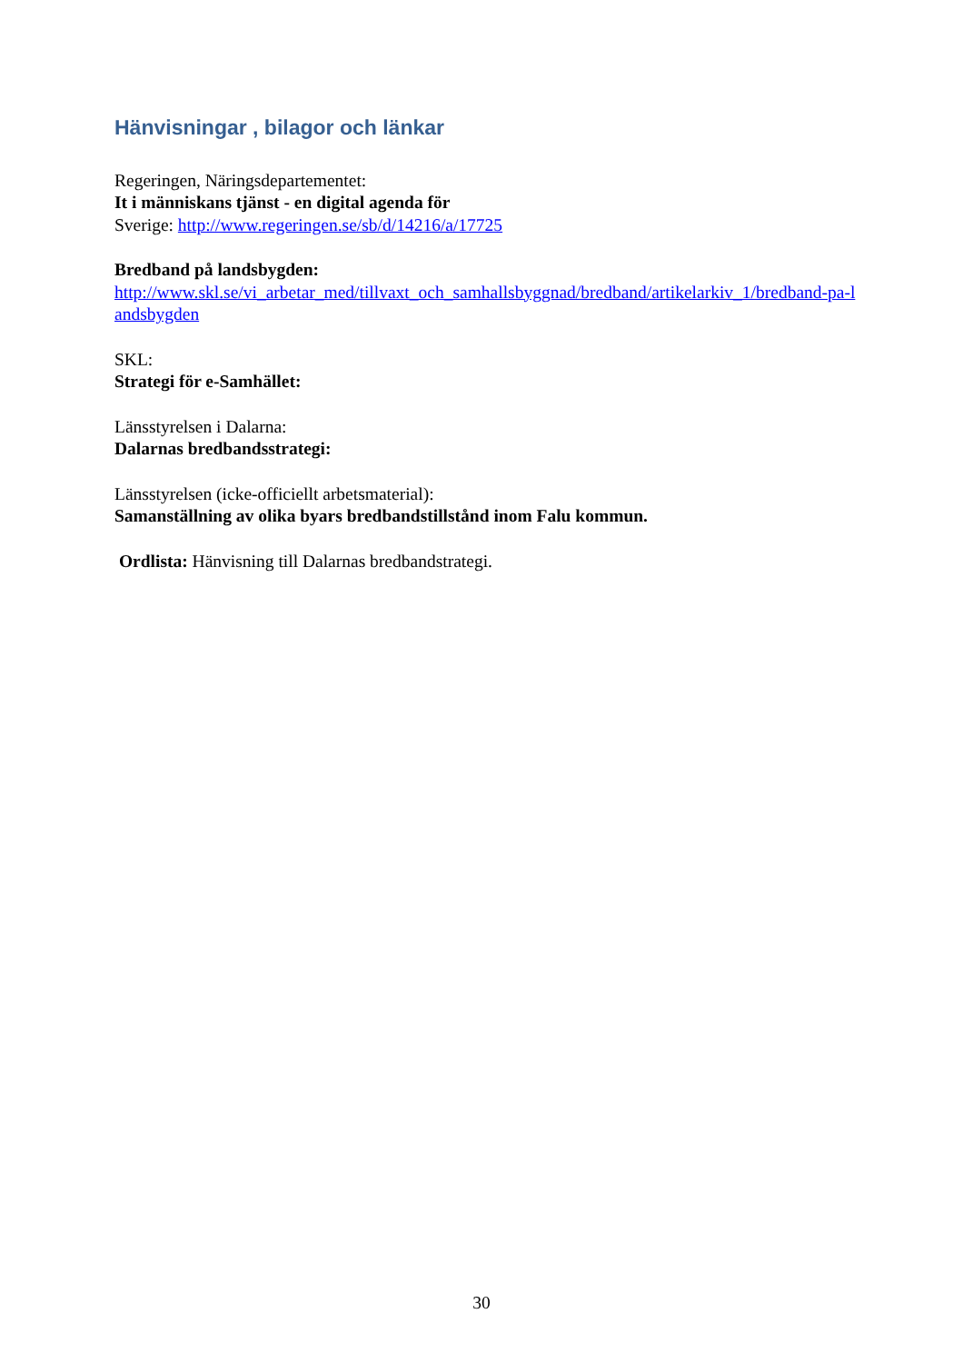Hänvisningar , bilagor och länkar
Regeringen, Näringsdepartementet:
It i människans tjänst - en digital agenda för
Sverige: http://www.regeringen.se/sb/d/14216/a/17725
Bredband på landsbygden:
http://www.skl.se/vi_arbetar_med/tillvaxt_och_samhallsbyggnad/bredband/artikelarkiv_1/bredband-pa-landsbygden
SKL:
Strategi för e-Samhället:
Länsstyrelsen i Dalarna:
Dalarnas bredbandsstrategi:
Länsstyrelsen (icke-officiellt arbetsmaterial):
Samanställning av olika byars bredbandstillstånd inom Falu kommun.
Ordlista: Hänvisning till Dalarnas bredbandstrategi.
30